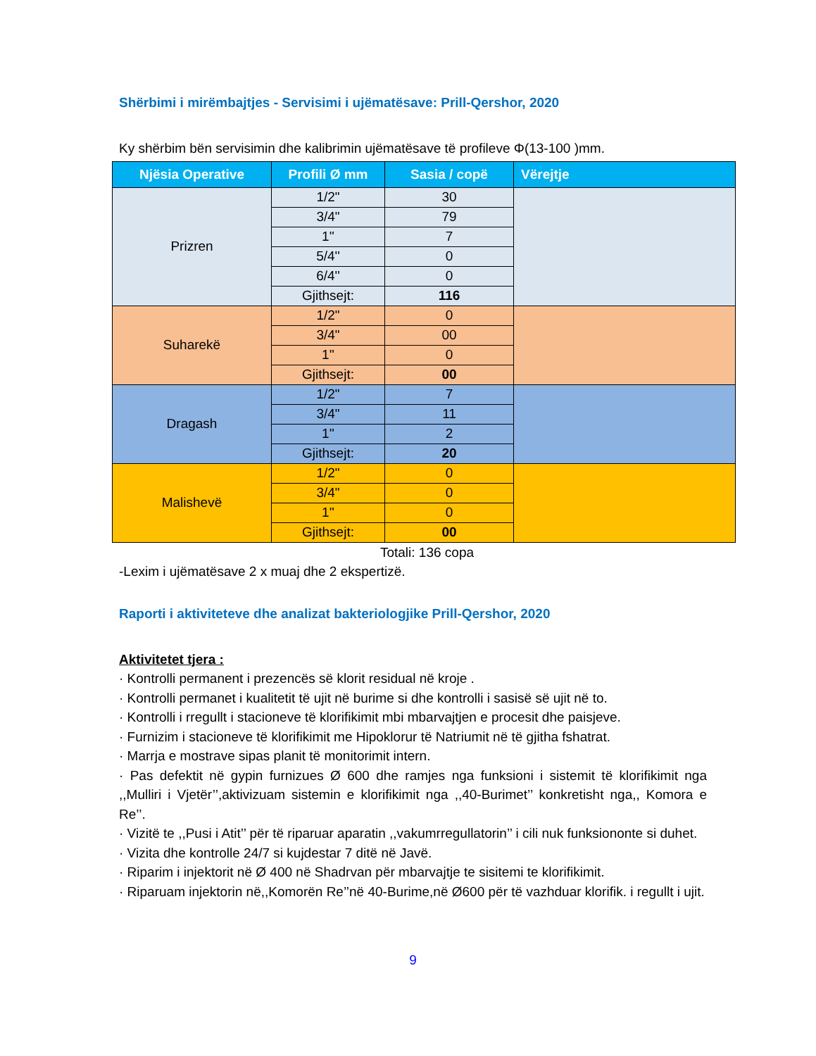Shërbimi i mirëmbajtjes - Servisimi i ujëmatësave: Prill-Qershor, 2020
Ky shërbim bën servisimin dhe kalibrimin ujëmatësave të profileve Φ(13-100 )mm.
| Njësia Operative | Profili Ø mm | Sasia / copë | Vërejtje |
| --- | --- | --- | --- |
| Prizren | 1/2" | 30 | |
| | 3/4" | 79 | |
| | 1'' | 7 | |
| | 5/4'' | 0 | |
| | 6/4'' | 0 | |
| | Gjithsejt: | 116 | |
| Suharekë | 1/2" | 0 | |
| | 3/4" | 00 | |
| | 1'' | 0 | |
| | Gjithsejt: | 00 | |
| Dragash | 1/2" | 7 | |
| | 3/4" | 11 | |
| | 1'' | 2 | |
| | Gjithsejt: | 20 | |
| Malishevë | 1/2" | 0 | |
| | 3/4" | 0 | |
| | 1'' | 0 | |
| | Gjithsejt: | 00 | |
Totali: 136 copa
-Lexim i ujëmatësave 2 x muaj dhe 2 ekspertizë.
Raporti i aktiviteteve dhe analizat bakteriologjike Prill-Qershor, 2020
Aktivitetet tjera :
· Kontrolli permanent i prezencës së klorit residual në kroje .
· Kontrolli permanet i kualitetit të ujit në burime si dhe kontrolli i sasisë së ujit në to.
· Kontrolli i rregullt i stacioneve të klorifikimit mbi mbarvajtjen e procesit dhe paisjeve.
· Furnizim i stacioneve të klorifikimit me Hipoklorur të Natriumit në të gjitha fshatrat.
· Marrja e mostrave sipas planit të monitorimit intern.
· Pas defektit në gypin furnizues Ø 600 dhe ramjes nga funksioni i sistemit të klorifikimit nga ,,Mulliri i Vjetër’’,aktivizuam sistemin e klorifikimit nga ,,40-Burimet’’ konkretisht nga,, Komora e Re’’.
· Vizitë te ,,Pusi i Atit’’ për të riparuar aparatin ,,vakumrregullatorin’’ i cili nuk funksiononte si duhet.
· Vizita dhe kontrolle 24/7 si kujdestar 7 ditë në Javë.
· Riparim i injektorit në Ø 400 në Shadrvan për mbarvajtje te sisitemi te klorifikimit.
· Riparuam injektorin në,,Komorën Re’’në 40-Burime,në Ø600 për të vazhduar klorifik. i regullt i ujit.
9